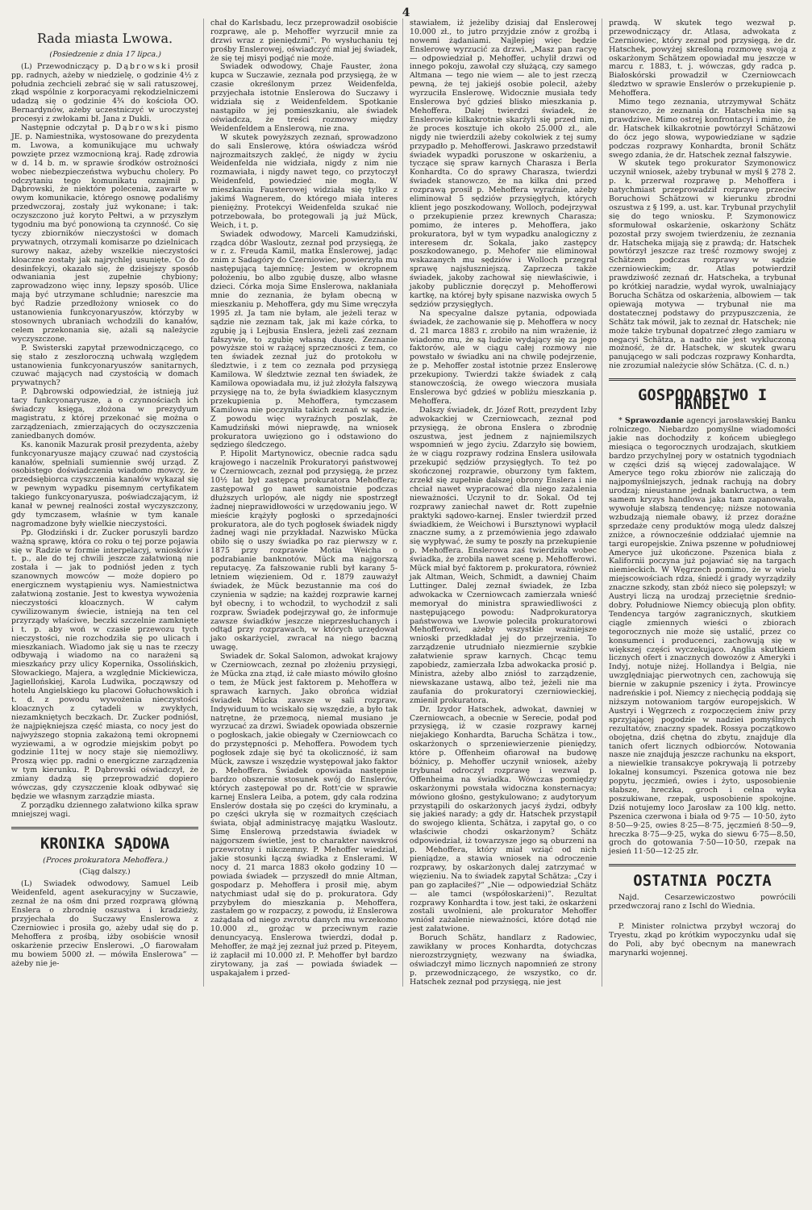4
Rada miasta Lwowa.
(Posiedzenie z dnia 17 lipca.)
(L) Przewodniczący p. Dąbrowski prosił pp. radnych, ażeby w niedzielę, o godzinie 4½ z południa zechcieli zebrać się w sali ratuszowej, zkąd wspólnie z korporacyami rękodzielniczemi udadzą się o godzinie 4¾ do kościoła OO. Bernardynów, ażeby uczestniczyć w uroczystej procesyi z zwłokami bł. Jana z Dukli.
Następnie odczytał p. Dąbrowski pismo JE. p. Namiestnika, wystosowane do prezydenta m. Lwowa, a komunikujące mu uchwały powzięte przez wzmocnioną kraj. Radę zdrowia w d. 14 b. m. w sprawie środków ostrożności wobec niebezpieczeństwa wybuchu cholery. Po odczytaniu tego komunikatu oznajmił p. Dąbrowski, że niektóre polecenia, zawarte w owym komunikacie, którego osnowę podaliśmy przedwczoraj, zostały już wykonane; i tak: oczyszczono już koryto Pełtwi, a w przyszłym tygodniu ma być ponowioną ta czynność. Co się tyczy zbiorników nieczystości w domach prywatnych, otrzymali komisarze po dzielnicach surowy nakaz, ażeby wszelkie nieczystości kloaczne zostały jak najrychlej usunięte. Co do desinfekcyi, okazało się, że dzisiejszy sposób odwaniania jest zupełnie chybiony; zaprowadzono więc inny, lepszy sposób. Ulice mają być utrzymane schludnie; nareszcie ma być Radzie przedłożony wniosek co do ustanowienia funkcyonaryuszów, którzyby w stosownych ubraniach wchodzili do kanałów, celem przekonania się, ażali są należycie wyczyszczone.
P. Swisterski zapytał przewodniczącego, co się stało z zeszłoroczną uchwałą względem ustanowienia funkcyonaryuszów sanitarnych, czuwać mających nad czystością w domach prywatnych?
P. Dąbrowski odpowiedział, że istnieją już tacy funkcyonaryusze, a o czynnościach ich świadczy księga, złożona w prezydyum magistratu, z której przekonać się można o zarządzeniach, zmierzających do oczyszczenia zaniedbanych domów.
Ks. kanonik Mazurak prosił prezydenta, ażeby funkcyonaryusze mający czuwać nad czystością kanałów, spełniali sumiennie swój urząd. Z osobistego doświadczenia wiadomo mowcy, że przedsiębiorca czyszczenia kanałów wykazał się w pewnym wypadku pisemnym certyfikatem takiego funkcyonaryusza, poświadczającym, iż kanał w pewnej realności został wyczyszczony, gdy tymczasem, właśnie w tym kanale nagromadzone były wielkie nieczystości.
Pp. Głodziński i dr. Zucker poruszyli bardzo ważną sprawę, która co roku o tej porze pojawia się w Radzie w formie interpelacyj, wniosków i t. p., ale do tej chwili jeszcze załatwioną nie została i — jak to podniósł jeden z tych szanownych mowców — może dopiero po energicznem wystąpieniu wys. Namiestnictwa załatwioną zostanie. Jest to kwestya wywożenia nieczystości kloacznych. W całym cywilizowanym świecie, istnieją na ten cel przyrządy właściwe, beczki szczelnie zamknięte i t. p. aby woń w czasie przewozu tych nieczystości, nie rozchodziła się po ulicach i mieszkaniach. Wiadomo jak się u nas te rzeczy odbywają i wiadomo na co narażeni są mieszkańcy przy ulicy Kopernika, Ossolińskich, Słowackiego, Majera, a względnie Mickiewicza, Jagiellońskiej, Karola Ludwika, począwszy od hotelu Angielskiego ku placowi Gołuchowskich i t. d. z powodu wywożenia nieczystości kloacznych z cytadeli w zwykłych, niezamkniętych beczkach. Dr. Zucker podniósł, że najpiękniejsza część miasta, co nocy jest do najwyższego stopnia zakażoną temi okropnemi wyziewami, a w ogrodzie miejskim pobyt po godzinie 11tej w nocy staje się niemożliwy. Proszą więc pp. radni o energiczne zarządzenia w tym kierunku. P. Dąbrowski oświadczył, że zmiany dadzą się przeprowadzić dopiero wówczas, gdy czyszczenie kloak odbywać się będzie we własnym zarządzie miasta.
Z porządku dziennego załatwiono kilka spraw mniejszej wagi.
KRONIKA SĄDOWA
(Proces prokuratora Mehoffera.)
(Ciąg dalszy.)
(L) Swiadek odwodowy, Samuel Leib Weidenfeld, agent asekuracyjny w Suczawie, zeznał że na ośm dni przed rozprawą główną Enslera o zbrodnię oszustwa i kradzieży, przyjechała do Suczawy Enslerowa z Czerniowiec i prosiła go, ażeby udał się do p. Mehoffera z prośbą, iżby osobiście wnosił oskarżenie przeciw Enslerowi. „O fiarowałam mu bowiem 5000 zł. — mówiła Enslerowa“ — ażeby nie je-
chał do Karlsbadu, lecz przeprowadził osobiście rozprawę, ale p. Mehoffer wyrzucił mnie za drzwi wraz z pieniędzmi“. Po wysłuchaniu tej prośby Enslerowej, oświadczyć miał jej świadek, że się tej misyi podjąć nie może.
Swiadek odwodowy, Chaje Fauster, żona kupca w Suczawie, zeznała pod przysięgą, że w czasie określonym przez Weidenfelda, przyjechała istotnie Enslerowa do Suczawy i widziała się z Weidenfeldem. Spotkanie nastąpiło w jej pomieszkaniu, ale świadek oświadcza, że treści rozmowy między Weidenfeldem a Enslerową, nie zna.
W skutek powyższych zeznań, sprowadzono do sali Enslerowę, która oświadcza wśród najrozmaitszych zaklęć, że nigdy w życiu Weidenfelda nie widziała, nigdy z nim nie rozmawiała, i nigdy nawet tego, co przytoczył Weidenfeld, powiedzieć nie mogła. W mieszkaniu Fausterowej widziała się tylko z jakimś Wagnerem, do którego miała interes pieniężny. Protekcyi Weidenfelda szukać nie potrzebowała, bo protegowali ją już Mück, Weich, i t. p.
Swiadek odwodowy, Marceli Kamudziński, rządca dóbr Wasloutz, zeznał pod przysięgą, że w r. z. Freuda Kamil, matka Enslerowej, jadąc znim z Sadagóry do Czerniowiec, powierzyła mu następującą tajemnicę: Jestem w okropnem położeniu, bo albo zgubię duszę, albo własne dzieci. Córka moja Sime Enslerowa, nakłaniała mnie do zeznania, że byłam obecną w mieszkaniu p. Mehoffera, gdy mu Sime wręczyła 1995 zł. Ja tam nie byłam, ale jeżeli teraz w sądzie nie zeznam tak, jak mi każe córka, to zgubię ją i Lejbusia Enslera, jeżeli zaś zeznam fałszywie, to zgubię własną duszę. Zeznanie powyższe stoi w rażącej sprzeczności z tem, co ten świadek zeznał już do protokołu w śledztwie, i z tem co zeznała pod przysięgą Kamilowa. W śledztwie zeznał ten świadek, że Kamilowa opowiadała mu, iż już złożyła fałszywą przysięgę na to, że była świadkiem klasycznym przekupienia p. Mehoffera, tymczasem Kamilowa nie poczyniła takich zeznań w sądzie. Z powodu więc wyraźnych poszlak, że Kamudziński mówi nieprawdę, na wniosek prokuratora uwięziono go i odstawiono do sędziego śledczego.
P. Hipolit Martynowicz, obecnie radca sądu krajowego i naczelnik Prokuratoryi państwowej w Czerniowcach, zeznał pod przysięgą, że przez 10½ lat był zastępcą prokuratora Mehoffera; zastępował go nawet samoistnie podczas dłuższych urlopów, ale nigdy nie spostrzegł żadnej nieprawidłowości w urzędowaniu jego. W mieście krążyły pogłoski o sprzedajności prokuratora, ale do tych pogłosek świadek nigdy żadnej wagi nie przykładał. Nazwisko Mücka obiło się o uszy świadka po raz pierwszy w r. 1875 przy rozprawie Motia Weicha o podrabianie banknotów. Mück ma najgorszą reputacyę. Za fałszowanie rubli był karany 5-letniem więzieniem. Od r. 1879 zauważył świadek, że Mück bezustannie ma coś do czynienia w sądzie; na każdej rozprawie karnej był obecny, i to wchodził, to wychodził z sali rozpraw. Świadek podejrzywał go, że informuje zawsze świadków jeszcze nieprzesłuchanych i odtąd przy rozprawach, w których urzędował jako oskarżyciel, zwracał na niego baczną uwagę.
Swiadek dr. Sokal Salomon, adwokat krajowy w Czerniowcach, zeznał po złożeniu przysięgi, że Mücka zna ztąd, iż całe miasto mówiło głośno o tem, że Mück jest faktorem p. Mehoffera w sprawach karnych. Jako obrońca widział świadek Mücka zawsze w sali rozpraw. Indywiduum to wciskało się wszędzie, a było tak natrętne, że przemocą, niemal musiano je wyrzucać za drzwi. Świadek opowiada obszernie o pogłoskach, jakie obiegały w Czerniowcach co do przystępności p. Mehoffera. Powodem tych pogłosek zdaje się być ta okoliczność, iż sam Mück, zawsze i wszędzie występował jako faktor p. Mehoffera. Świadek opowiada następnie bardzo obszernie stosunek swój do Enslerów, których zastępował po dr. Rott'cie w sprawie karnej Enslera Leiba, a potem, gdy cała rodzina Enslerów dostała się po części do kryminału, a po części ukryła się w rozmaitych częściach świata, objął administracyę majątku Wasloutz. Simę Enslerową przedstawia świadek w najgorszem świetle, jest to charakter nawskroś przewrotny i nikczemny. P. Mehoffer wiedział, jakie stosunki łączą świadka z Enslerami. W nocy d. 21 marca 1883 około godziny 10 — powiada świadek — przyszedł do mnie Altman, gospodarz p. Mehoffera i prosił mię, abym natychmiast udał się do p. prokuratora. Gdy przybyłem do mieszkania p. Mehoffera, zastałem go w rozpaczy, z powodu, iż Enslerowa zażądała od niego zwrotu danych mu wrzekomo 10.000 zł., grożąc w przeciwnym razie denuncyacyą. Enslerowa twierdzi, dodał p. Mehoffer, że mąż jej zeznał już przed p. Piteyem, iż zapłacił mi 10.000 zł. P. Mehoffer był bardzo zirytowany, ja zaś — powiada świadek — uspakajałem i przed-
stawiałem, iż jeżeliby dzisiaj dał Enslerowej 10.000 zł., to jutro przyjdzie znów z groźbą i nowemi żądaniami. Najlepiej więc będzie Enslerowę wyrzucić za drzwi. „Masz pan racyę — odpowiedział p. Mehoffer, uchylił drzwi od innego pokoju, zawołał czy służącą, czy samego Altmana — tego nie wiem — ale to jest rzeczą pewną, że tej jakiejś osobie polecił, ażeby wyrzuciła Enslerowę. Widocznie musiała tedy Enslerowa być gdzieś blisko mieszkania p. Mehoffera. Dalej twierdzi świadek, że Enslerowie kilkakrotnie skarżyli się przed nim, że proces kosztuje ich około 25.000 zł., ale nigdy nie twierdzili ażeby cokolwiek z tej sumy przypadło p. Mehofferowi. Jaskrawo przedstawił świadek wypadki poruszone w oskarżeniu, a tyczące się spraw karnych Charasza i Berla Konhardta. Co do sprawy Charasza, twierdzi świadek stanowczo, że na kilka dni przed rozprawą prosił p. Mehoffera wyraźnie, ażeby eliminował 5 sędziów przysięgłych, których klient jego poszkodowany, Wolloch, podejrzywał o przekupienie przez krewnych Charasza; pomimo, że interes p. Mehoffera, jako prokuratora, był w tym wypadku analogiczny z interesem dr. Sokala, jako zastępcy poszkodowanego, p. Mehofer nie eliminował wskazanych mu sędziów i Wolloch przegrał sprawę najsłuszniejszą. Zaprzecza także świadek, jakoby zachował się niewłaściwie, i jakoby publicznie doręczył p. Mehofferowi kartkę, na której były spisane nazwiska owych 5 sędziów przysięgłych.
Na specyalne dalsze pytania, odpowiada świadek, że zachowanie się p. Mehoffera w nocy d. 21 marca 1883 r. zrobiło na nim wrażenie, iż wiadomo mu, że są ludzie wydający się za jego faktorów, ale w ciągu całej rozmowy nie powstało w świadku ani na chwilę podejrzenie, że p. Mehoffer został istotnie przez Enslerowę przekupiony. Twierdzi także świadek z całą stanowczością, że owego wieczora musiała Enslerowa być gdzieś w pobliżu mieszkania p. Mehoffera.
Dalszy świadek, dr. Józef Rott, prezydent Izby adwokackiej w Czerniowcach, zeznał pod przysięgą, że obrona Enslera o zbrodnię oszustwa, jest jednem z najniemilszych wspomnień w jego życiu. Zdarzyło się bowiem, że w ciągu rozprawy rodzina Enslera usiłowała przekupić sędziów przysięgłych. To też po skończonej rozprawie, oburzony tym faktem, zrzekł się zupełnie dalszej obrony Enslera i nie chciał nawet wypracować dla niego zażalenia nieważności. Uczynił to dr. Sokal. Od tej rozprawy zaniechał nawet dr. Rott zupełnie praktyki sądowo-karnej. Ensler twierdził przed świadkiem, że Weichowi i Bursztynowi wypłacił znaczne sumy, a z przemówienia jego zdawało się wypływać, że sumy te poszły na przekupienie p. Mehoffera. Enslerowa zaś twierdziła wobec świadka, że zrobiła nawet scenę p. Mehofferowi. Mück miał być faktorem p. prokuratora, również jak Altman, Weich, Schmidt, a dawniej Chaim Luttinger. Dalej zeznał świadek, że Izba adwokacka w Czerniowcach zamierzała wnieść memoryał do ministra sprawiedliwości z następującego powodu: Nadprokuratorya państwowa we Lwowie poleciła prokuratorowi Mehofferowi, ażeby wszystkie ważniejsze wnioski przedkładał jej do przejrzenia. To zarządzenie utrudniało niezmiernie szybkie załatwienie spraw karnych. Chcąc temu zapobiedz, zamierzała Izba adwokacka prosić p. Ministra, ażeby albo zniósł to zarządzenie, niewskazane ustawą, albo też, jeżeli nie ma zaufania do prokuratoryi czerniowieckiej, zmienił prokuratora.
Dr. Izydor Hatschek, adwokat, dawniej w Czerniowcach, a obecnie w Serecie, podał pod przysięgą, iż w czasie rozprawy karnej niejakiego Konhardta, Barucha Schätza i tow., oskarżonych o sprzeniewierzenie pieniędzy, które p. Offenheim ofiarował na budowę bóżnicy, p. Mehoffer uczynił wniosek, ażeby trybunał odroczył rozprawę i wezwał p. Offenheima na świadka. Wówczas pomiędzy oskarżonymi powstała widoczna konsternacya; mówiono głośno, gestykulowano; z audytoryum przystąpili do oskarżonych jacyś żydzi, odbyły się jakieś narady; a gdy dr. Hatschek przystąpił do swojego klienta, Schätza, i zapytał go, o co właściwie chodzi oskarżonym? Schätz odpowiedział, iż towarzysze jego są oburzeni na p. Mehoffera, który miał wziąć od nich pieniądze, a stawia wniosek na odroczenie rozprawy, by oskarżonych dalej zatrzymać w więzieniu. Na to świadek zapytał Schätza: „Czy i pan go zapłaciłeś?“ „Nie — odpowiedział Schätz — ale tamci (współoskarżeni)“. Rezultat rozprawy Konhardta i tow. jest taki, że oskarżeni zostali uwolnieni, ale prokurator Mehoffer wniósł zażalenie nieważności, które dotąd nie jest załatwione.
Boruch Schätz, handlarz z Radowiec, zawikłany w proces Konhardta, dotychczas nierozstrzygnięty, wezwany na świadka, oświadczył mimo licznych napomnień ze strony p. przewodniczącego, że wszystko, co dr. Hatschek zeznał pod przysięgą, nie jest
prawdą. W skutek tego wezwał p. przewodniczący dr. Atlasa, adwokata z Czerniowiec, który zeznał pod przysięgą, że dr. Hatschek, powyżej skreśloną rozmowę swoją z oskarżonym Schätzem opowiadał mu jeszcze w marcu r. 1883, t. j. wówczas, gdy radca p. Białoskórski prowadził w Czerniowcach śledztwo w sprawie Enslerów o przekupienie p. Mehoffera.
Mimo tego zeznania, utrzymywał Schätz stanowczo, że zeznania dr. Hatscheka nie są prawdziwe. Mimo ostrej konfrontacyi i mimo, że dr. Hatschek kilkakrotnie powtórzył Schätzowi do ócz jego słowa, wypowiedziane w sądzie podczas rozprawy Konhardta, bronił Schätz swego zdania, że dr. Hatschek zeznał fałszywie.
W skutek tego prokurator Szymonowicz uczynił wniosek, ażeby trybunał w myśl § 278 2. p. k. przerwał rozprawę p. Mehoffera i natychmiast przeprowadził rozprawę przeciw Boruchowi Schätzowi w kierunku zbrodni oszustwa z § 199, a. ust. kar. Trybunał przychylił się do tego wniosku. P. Szymonowicz sformułował oskarżenie, oskarżony Schätz pozostał przy swojem twierdzeniu, że zeznania dr. Hatscheka mijają się z prawdą; dr. Hatschek powtórzył jeszcze raz treść rozmowy swojej z Schätzem podczas rozprawy w sądzie czerniowieckim; dr. Atlas potwierdził prawdziwość zeznań dr. Hatscheka, a trybunał po krótkiej naradzie, wydał wyrok, uwalniający Borucha Schätza od oskarżenia, albowiem — tak opiewają motywa — trybunał nie ma dostatecznej podstawy do przypuszczenia, że Schätz tak mówił, jak to zeznał dr. Hatschek; nie może także trybunał dopatrzeć złego zamiaru w negacyi Schätza, a nadto nie jest wykluczoną możność, że dr. Hatschek, w skutek gwaru panującego w sali podczas rozprawy Konhardta, nie zrozumiał należycie słów Schätza. (C. d. n.)
GOSPODARSTWO I HANDEL
* Sprawozdanie agencyi jarosławskiej Banku rolniczego. Niebardzo pomyślne wiadomości jakie nas dochodziły z końcem ubiegłego miesiąca o tegorocznych urodzajach, skutkiem bardzo przychylnej pory w ostatnich tygodniach w części dziś są więcej zadowalające. W Ameryce tego roku zbiorów nie zaliczają do najpomyślniejszych, jednak rachują na dobry urodzaj; nieustanne jednak bankructwa, a tem samem kryzys handlowa jaka tam zapanowała, wywołuje słabszą tendencyę; niższe notowania wzbudzają niemałe obawy, iż przez doraźne sprzedaże ceny produktów mogą uledz dalszej zniżce, a równocześnie oddziałać ujemnie na targi europejskie. Zniwa pszenne w południowej Ameryce już ukończone. Pszenica biała z Kalifornii poczyna już pojawiać się na targach niemieckich. W Węgrzech pomimo, że w wielu miejscowościach rdza, śniedź i grady wyrządziły znaczne szkody, stan zbóż nieco się polepszył; w Austryi liczą na urodzaj przeciętnie średnio-dobry. Południowe Niemcy obiecują plon obfity. Tendencya targów zagranicznych, skutkiem ciągle zmiennych wieści o zbiorach tegorocznych nie może się ustalić, przez co konsumenci i producenci, zachowują się w większej części wyczekująco. Anglia skutkiem licznych ofert i znacznych dowozów z Ameryki i Indyj, notuje niżej. Hollandya i Belgia, nie uwzględniając pierwotnych cen, zachowują się biernie w zakupnie pszenicy i żyta. Prowincye nadreńskie i poł. Niemcy z niechęcią poddają się niższym notowaniom targów europejskich. W Austryi i Węgrzech z rozpoczęciem żniw przy sprzyjającej pogodzie w nadziei pomyślnych rezultatów, znaczny spadek. Rossya początkowo obojętna, dziś chętna do zbytu, znajduje dla tanich ofert licznych odbiorców. Notowania nasze nie znajdują jeszcze rachunku na eksport, a niewielkie transakcye pokrywają li potrzeby lokalnej konsumcyi. Pszenica gotowa nie bez popytu, jęczmień, owies i żyto, usposobienie słabsze, hreczka, groch i celna wyka poszukiwane, rzepak, usposobienie spokojne. Dziś notujemy loco Jarosław za 100 klg. netto. Pszenica czerwona i biała od 9·75 — 10·50, żyto 8·50—9·25, owies 8·25—8·75, jęczmień 8·50—9, hreczka 8·75—9·25, wyka do siewu 6·75—8.50, groch do gotowania 7·50—10·50, rzepak na jesień 11·50—12·25 złr.
OSTATNIA POCZTA
Najd. Cesarzewiczostwo powrócili przedwczoraj rano z Ischl do Wiednia.
P. Minister rolnictwa przybył wczoraj do Tryestu, zkąd po krótkim wypoczynku udał się do Poli, aby być obecnym na manewrach marynarki wojennej.